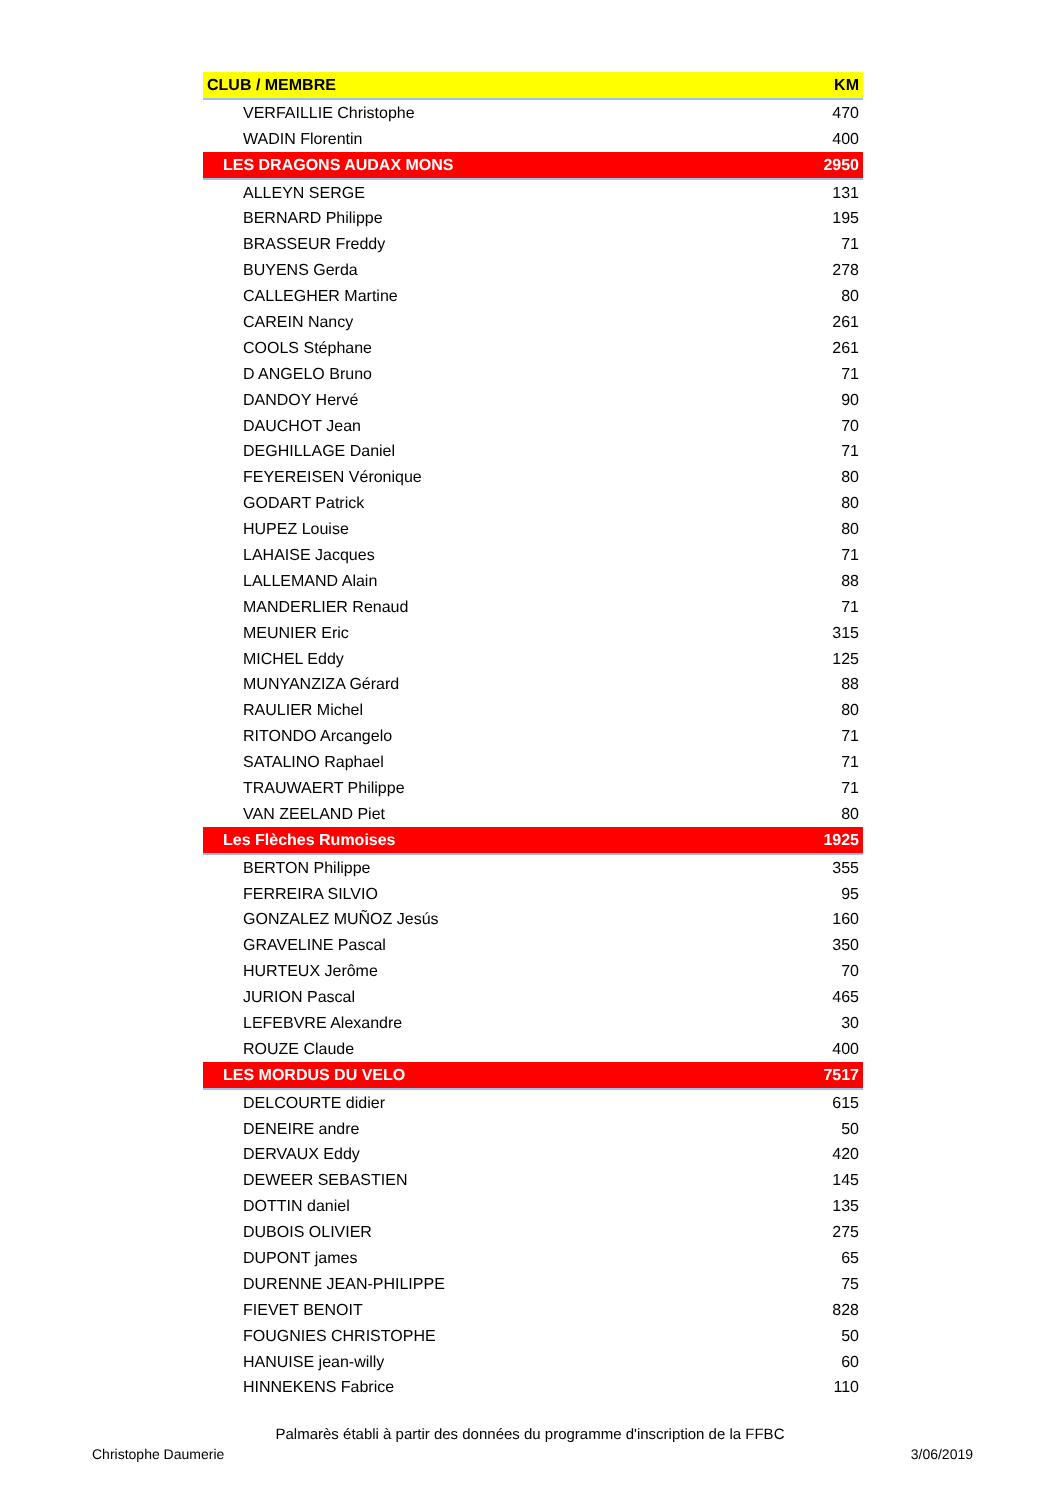| CLUB / MEMBRE | KM |
| --- | --- |
| VERFAILLIE Christophe | 470 |
| WADIN Florentin | 400 |
| LES DRAGONS AUDAX MONS | 2950 |
| ALLEYN SERGE | 131 |
| BERNARD Philippe | 195 |
| BRASSEUR Freddy | 71 |
| BUYENS Gerda | 278 |
| CALLEGHER Martine | 80 |
| CAREIN Nancy | 261 |
| COOLS Stéphane | 261 |
| D ANGELO Bruno | 71 |
| DANDOY Hervé | 90 |
| DAUCHOT Jean | 70 |
| DEGHILLAGE Daniel | 71 |
| FEYEREISEN Véronique | 80 |
| GODART Patrick | 80 |
| HUPEZ Louise | 80 |
| LAHAISE Jacques | 71 |
| LALLEMAND Alain | 88 |
| MANDERLIER Renaud | 71 |
| MEUNIER Eric | 315 |
| MICHEL Eddy | 125 |
| MUNYANZIZA Gérard | 88 |
| RAULIER Michel | 80 |
| RITONDO Arcangelo | 71 |
| SATALINO Raphael | 71 |
| TRAUWAERT Philippe | 71 |
| VAN ZEELAND Piet | 80 |
| Les Flèches Rumoises | 1925 |
| BERTON Philippe | 355 |
| FERREIRA SILVIO | 95 |
| GONZALEZ MUÑOZ Jesús | 160 |
| GRAVELINE Pascal | 350 |
| HURTEUX Jerôme | 70 |
| JURION Pascal | 465 |
| LEFEBVRE Alexandre | 30 |
| ROUZE Claude | 400 |
| LES MORDUS DU VELO | 7517 |
| DELCOURTE didier | 615 |
| DENEIRE andre | 50 |
| DERVAUX Eddy | 420 |
| DEWEER SEBASTIEN | 145 |
| DOTTIN daniel | 135 |
| DUBOIS OLIVIER | 275 |
| DUPONT james | 65 |
| DURENNE JEAN-PHILIPPE | 75 |
| FIEVET BENOIT | 828 |
| FOUGNIES CHRISTOPHE | 50 |
| HANUISE jean-willy | 60 |
| HINNEKENS Fabrice | 110 |
Palmarès établi à partir des données du programme d'inscription de la FFBC
Christophe Daumerie 3/06/2019